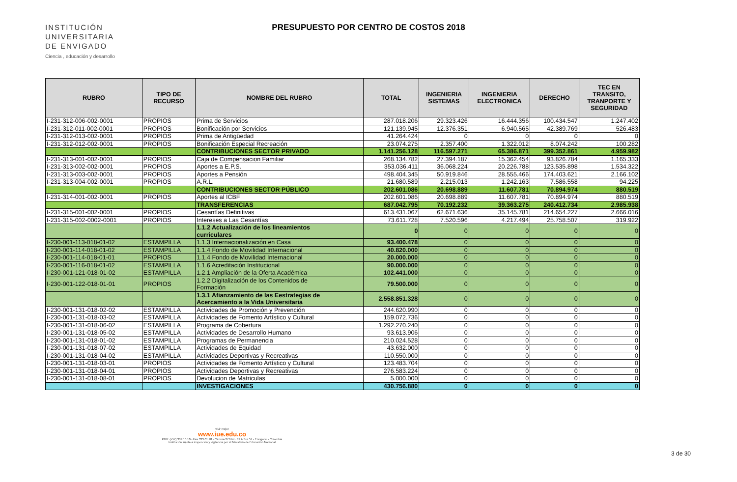INSTITUCIÓN
UNIVERSITARIA
DE ENVIGADO
Ciencia , educación y desarrollo
PRESUPUESTO POR CENTRO DE COSTOS 2018
| RUBRO | TIPO DE RECURSO | NOMBRE DEL RUBRO | TOTAL | INGENIERIA SISTEMAS | INGENIERIA ELECTRONICA | DERECHO | TEC EN TRANSITO, TRANPORTE Y SEGURIDAD |
| --- | --- | --- | --- | --- | --- | --- | --- |
| I-231-312-006-002-0001 | PROPIOS | Prima de Servicios | 287.018.206 | 29.323.426 | 16.444.356 | 100.434.547 | 1.247.402 |
| I-231-312-011-002-0001 | PROPIOS | Bonificación por Servicios | 121.139.945 | 12.376.351 | 6.940.565 | 42.389.769 | 526.483 |
| I-231-312-013-002-0001 | PROPIOS | Prima de Antigüedad | 41.264.424 | 0 | 0 | 0 | 0 |
| I-231-312-012-002-0001 | PROPIOS | Bonificación Especial Recreación | 23.074.275 | 2.357.400 | 1.322.012 | 8.074.242 | 100.282 |
| | | CONTRIBUCIONES SECTOR PRIVADO | 1.141.256.128 | 116.597.271 | 65.386.871 | 399.352.861 | 4.959.982 |
| I-231-313-001-002-0001 | PROPIOS | Caja de Compensacion Familiar | 268.134.782 | 27.394.187 | 15.362.454 | 93.826.784 | 1.165.333 |
| I-231-313-002-002-0001 | PROPIOS | Aportes a E.P.S. | 353.036.411 | 36.068.224 | 20.226.788 | 123.535.898 | 1.534.322 |
| I-231-313-003-002-0001 | PROPIOS | Aportes a Pensión | 498.404.345 | 50.919.846 | 28.555.466 | 174.403.621 | 2.166.102 |
| I-231-313-004-002-0001 | PROPIOS | A.R.L. | 21.680.589 | 2.215.013 | 1.242.163 | 7.586.558 | 94.225 |
| | | CONTRIBUCIONES SECTOR PÚBLICO | 202.601.086 | 20.698.889 | 11.607.781 | 70.894.974 | 880.519 |
| I-231-314-001-002-0001 | PROPIOS | Aportes al ICBF | 202.601.086 | 20.698.889 | 11.607.781 | 70.894.974 | 880.519 |
| | | TRANSFERENCIAS | 687.042.795 | 70.192.232 | 39.363.275 | 240.412.734 | 2.985.938 |
| I-231-315-001-002-0001 | PROPIOS | Cesantías Definitivas | 613.431.067 | 62.671.636 | 35.145.781 | 214.654.227 | 2.666.016 |
| I-231-315-002-0002-0001 | PROPIOS | Intereses a Las Cesantías | 73.611.728 | 7.520.596 | 4.217.494 | 25.758.507 | 319.922 |
| | | 1.1.2 Actualización de los lineamientos curriculares | 0 | 0 | 0 | 0 | 0 |
| I-230-001-113-018-01-02 | ESTAMPILLA | 1.1.3 Internacionalización en Casa | 93.400.478 | 0 | 0 | 0 | 0 |
| I-230-001-114-018-01-02 | ESTAMPILLA | 1.1.4 Fondo de Movilidad Internacional | 40.820.000 | 0 | 0 | 0 | 0 |
| I-230-001-114-018-01-01 | PROPIOS | 1.1.4 Fondo de Movilidad Internacional | 20.000.000 | 0 | 0 | 0 | 0 |
| I-230-001-116-018-01-02 | ESTAMPILLA | 1.1.6 Acreditación Institucional | 90.000.000 | 0 | 0 | 0 | 0 |
| I-230-001-121-018-01-02 | ESTAMPILLA | 1.2.1 Ampliación de la Oferta Académica | 102.441.000 | 0 | 0 | 0 | 0 |
| I-230-001-122-018-01-01 | PROPIOS | 1.2.2 Digitalización de los Contenidos de Formación | 79.500.000 | 0 | 0 | 0 | 0 |
| | | 1.3.1 Afianzamiento de las Eestrategias de Acercamiento a la Vida Universitaria | 2.558.851.328 | 0 | 0 | 0 | 0 |
| I-230-001-131-018-02-02 | ESTAMPILLA | Actividades de Promoción y Prevención | 244.620.990 | 0 | 0 | 0 | 0 |
| I-230-001-131-018-03-02 | ESTAMPILLA | Actividades de Fomento Artístico y Cultural | 159.072.736 | 0 | 0 | 0 | 0 |
| I-230-001-131-018-06-02 | ESTAMPILLA | Programa de Cobertura | 1.292.270.240 | 0 | 0 | 0 | 0 |
| I-230-001-131-018-05-02 | ESTAMPILLA | Actividades de Desarrollo Humano | 93.613.906 | 0 | 0 | 0 | 0 |
| I-230-001-131-018-01-02 | ESTAMPILLA | Programas de Permanencia | 210.024.528 | 0 | 0 | 0 | 0 |
| I-230-001-131-018-07-02 | ESTAMPILLA | Actividades de Equidad | 43.632.000 | 0 | 0 | 0 | 0 |
| I-230-001-131-018-04-02 | ESTAMPILLA | Actividades Deportivas y Recreativas | 110.550.000 | 0 | 0 | 0 | 0 |
| I-230-001-131-018-03-01 | PROPIOS | Actividades de Fomento Artístico y Cultural | 123.483.704 | 0 | 0 | 0 | 0 |
| I-230-001-131-018-04-01 | PROPIOS | Actividades Deportivas y Recreativas | 276.583.224 | 0 | 0 | 0 | 0 |
| I-230-001-131-018-08-01 | PROPIOS | Devolucion de Matriculas | 5.000.000 | 0 | 0 | 0 | 0 |
| | | INVESTIGACIONES | 430.756.880 | 0 | 0 | 0 | 0 |
vivir mejor
www.iue.edu.co
PBX: (+57) 339 10 10 - Fax 333 01 48 - Carrera 27B No. 39 A Sur 57 - Envigado - Colombia
Institución sujeta a inspección y vigilancia por el Ministerio de Educación Nacional
3 de 30